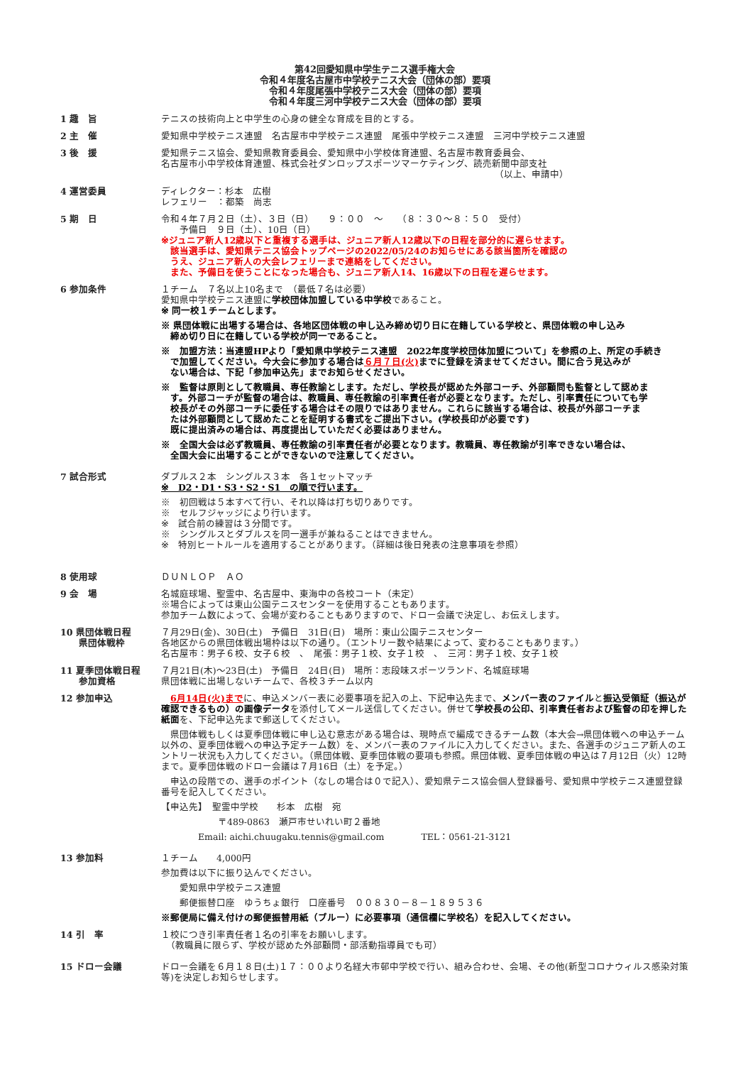第42回愛知県中学生テニス選手権大会
令和４年度名古屋市中学校テニス大会（団体の部）要項
令和４年度尾張中学校テニス大会（団体の部）要項
令和４年度三河中学校テニス大会（団体の部）要項
1 趣　旨 テニスの技術向上と中学生の心身の健全な育成を目的とする。
2 主　催 愛知県中学校テニス連盟　名古屋市中学校テニス連盟　尾張中学校テニス連盟　三河中学校テニス連盟
3 後　援 愛知県テニス協会、愛知県教育委員会、愛知県中小学校体育連盟、名古屋市教育委員会、
名古屋市小中学校体育連盟、株式会社ダンロップスポーツマーケティング、読売新聞中部支社
（以上、申請中）
4 運営委員 ディレクター：杉本　広樹
レフェリー　：都築　尚志
5 期　日 令和４年７月２日（土）、３日（日）　　９：００　～　　（８：３０～８：５０　受付）
　　予備日　９日（土）、10日（日）
※ジュニア新人12歳以下と重複する選手は、ジュニア新人12歳以下の日程を部分的に遅らせます。
　該当選手は、愛知県テニス協会トップページの2022/05/24のお知らせにある該当箇所を確認の
　うえ、ジュニア新人の大会レフェリーまで連絡をしてください。
　また、予備日を使うことになった場合も、ジュニア新人14、16歳以下の日程を遅らせます。
6 参加条件 １チーム　７名以上10名まで　（最低７名は必要）
愛知県中学校テニス連盟に学校団体加盟している中学校であること。
※ 同一校１チームとします。
※ 県団体戦に出場する場合は、各地区団体戦の申し込み締め切り日に在籍している学校と、県団体戦の申し込み
　締め切り日に在籍している学校が同一であること。
※　加盟方法：当連盟HPより「愛知県中学校テニス連盟　2022年度学校団体加盟について」を参照の上、所定の手続き
　で加盟してください。今大会に参加する場合は６月７日(火) までに登録を済ませてください。間に合う見込みが
　ない場合は、下記「参加申込先」までお知らせください。
※　監督は原則として教職員、専任教諭とします。ただし、学校長が認めた外部コーチ、外部顧問も監督として認めま
　す。外部コーチが監督の場合は、教職員、専任教諭の引率責任者が必要となります。ただし、引率責任についても学
　校長がその外部コーチに委任する場合はその限りではありません。これらに該当する場合は、校長が外部コーチま
　たは外部顧問として認めたことを証明する書式をご提出下さい。(学校長印が必要です)
　既に提出済みの場合は、再度提出していただく必要はありません。
※　全国大会は必ず教職員、専任教諭の引率責任者が必要となります。教職員、専任教諭が引率できない場合は、
　全国大会に出場することができないので注意してください。
7 試合形式 ダブルス２本　シングルス３本　各１セットマッチ
※　D2・D1・S3・S2・S1　の順で行います。
※　初回戦は５本すべて行い、それ以降は打ち切りありです。
※　セルフジャッジにより行います。
※　試合前の練習は３分間です。
※　シングルスとダブルスを同一選手が兼ねることはできません。
※　特別ヒートルールを適用することがあります。（詳細は後日発表の注意事項を参照）
8 使用球 ＤＵＮＬＯＰ　ＡＯ
9 会　場 名城庭球場、聖霊中、名古屋中、東海中の各校コート（未定）
※場合によっては東山公園テニスセンターを使用することもあります。
参加チーム数によって、会場が変わることもありますので、ドロー会議で決定し、お伝えします。
10 県団体戦日程
　　県団体戦枠
７月29日(金)、30日(土)　予備日　31日(日)　場所：東山公園テニスセンター
各地区からの県団体戦出場枠は以下の通り。（エントリー数や結果によって、変わることもあります。）
名古屋市：男子６校、女子６校　、　尾張：男子１校、女子１校　、　三河：男子１校、女子１校
11 夏季団体戦日程
　　参加資格
７月21日(木)～23日(土)　予備日　24日(日)　場所：志段味スポーツランド、名城庭球場
県団体戦に出場しないチームで、各校３チーム以内
12 参加申込 6月14日(火)までに、申込メンバー表に必要事項を記入の上、下記申込先まで、メンバー表のファイルと振込受領証（振込が確認できるもの）の画像データを添付してメール送信してください。併せて学校長の公印、引率責任者および監督の印を押した紙面を、下記申込先まで郵送してください。
　県団体戦もしくは夏季団体戦に申し込む意志がある場合は、現時点で編成できるチーム数（本大会→県団体戦への申込チーム以外の、夏季団体戦への申込予定チーム数）を、メンバー表のファイルに入力してください。また、各選手のジュニア新人のエントリー状況も入力してください。（県団体戦、夏季団体戦の要項も参照。県団体戦、夏季団体戦の申込は７月12日（火）12時まで。夏季団体戦のドロー会議は７月16日（土）を予定。）
　申込の段階での、選手のポイント（なしの場合は０で記入）、愛知県テニス協会個人登録番号、愛知県中学校テニス連盟登録番号を記入してください。
【申込先】　聖霊中学校　　杉本　広樹　宛
〒489-0863　瀬戸市せいれい町２番地
Email: aichi.chuugaku.tennis@gmail.com　　　　TEL：0561-21-3121
13 参加料 １チーム　　4,000円
参加費は以下に振り込んでください。
　　愛知県中学校テニス連盟
　　郵便振替口座　ゆうちょ銀行　口座番号　００８３０－８－１８９５３６
※郵便局に備え付けの郵便振替用紙（ブルー）に必要事項（通信欄に学校名）を記入してください。
14 引　率 １校につき引率責任者１名の引率をお願いします。
　（教職員に限らず、学校が認めた外部顧問・部活動指導員でも可）
15 ドロー会議 ドロー会議を６月１８日(土)１７：００より名経大市邨中学校で行い、組み合わせ、会場、その他(新型コロナウィルス感染対策等)を決定しお知らせします。